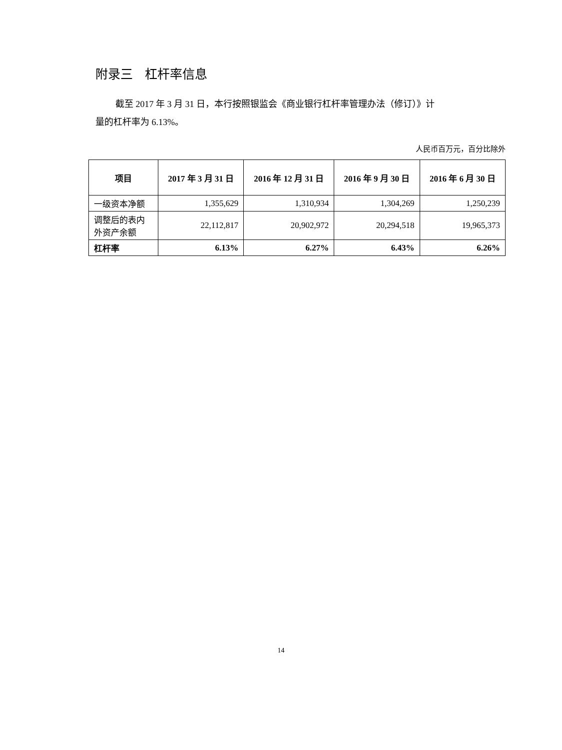附录三 杠杆率信息
截至 2017 年 3 月 31 日，本行按照银监会《商业银行杠杆率管理办法（修订）》计
量的杠杆率为 6.13%。
人民币百万元，百分比除外
| 项目 | 2017 年 3 月 31 日 | 2016 年 12 月 31 日 | 2016 年 9 月 30 日 | 2016 年 6 月 30 日 |
| --- | --- | --- | --- | --- |
| 一级资本净额 | 1,355,629 | 1,310,934 | 1,304,269 | 1,250,239 |
| 调整后的表内外资产余额 | 22,112,817 | 20,902,972 | 20,294,518 | 19,965,373 |
| 杠杆率 | 6.13% | 6.27% | 6.43% | 6.26% |
14